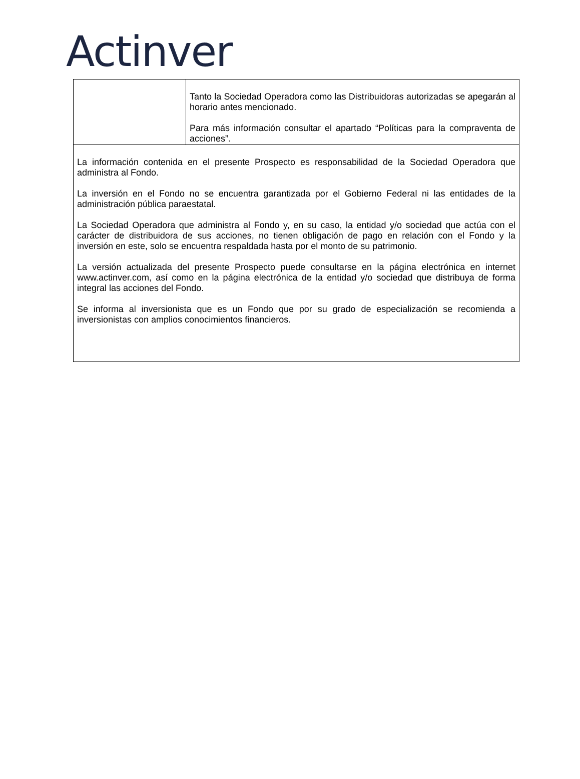Actinver
| | Tanto la Sociedad Operadora como las Distribuidoras autorizadas se apegarán al horario antes mencionado. Para más información consultar el apartado “Políticas para la compraventa de acciones”. |
| La información contenida en el presente Prospecto es responsabilidad de la Sociedad Operadora que administra al Fondo. La inversión en el Fondo no se encuentra garantizada por el Gobierno Federal ni las entidades de la administración pública paraestatal. La Sociedad Operadora que administra al Fondo y, en su caso, la entidad y/o sociedad que actúa con el carácter de distribuidora de sus acciones, no tienen obligación de pago en relación con el Fondo y la inversión en este, solo se encuentra respaldada hasta por el monto de su patrimonio. La versión actualizada del presente Prospecto puede consultarse en la página electrónica en internet www.actinver.com , así como en la página electrónica de la entidad y/o sociedad que distribuya de forma integral las acciones del Fondo. Se informa al inversionista que es un Fondo que por su grado de especialización se recomienda a inversionistas con amplios conocimientos financieros. | |